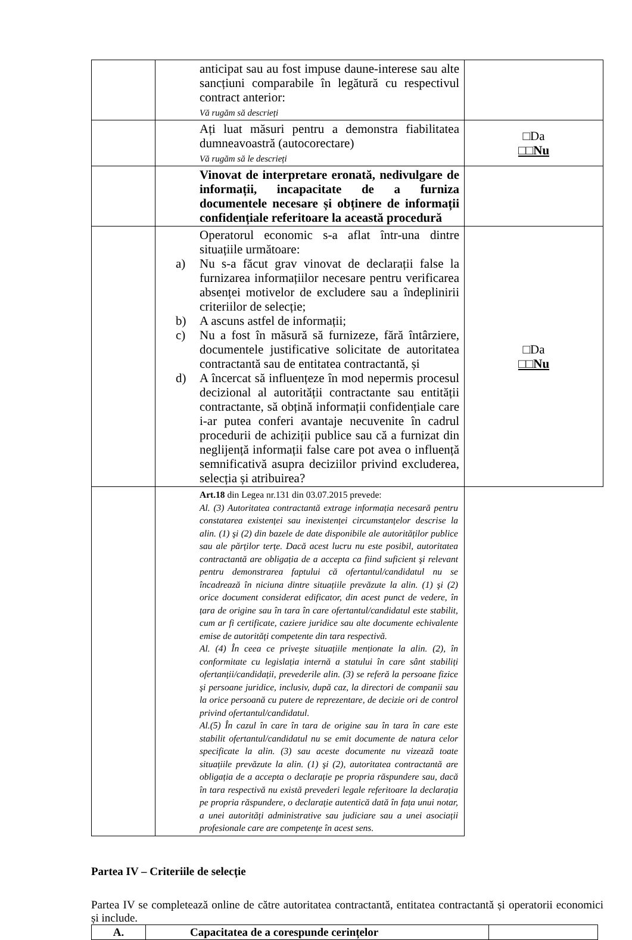| | anticipat sau au fost impuse daune-interese sau alte sancțiuni comparabile în legătură cu respectivul contract anterior: Vă rugăm să descrieți | |
| | Ați luat măsuri pentru a demonstra fiabilitatea dumneavoastră (autocorectare) Vă rugăm să le descrieți | □Da □□Nu |
| | Vinovat de interpretare eronată, nedivulgare de informații, incapacitate de a furniza documentele necesare și obținere de informații confidențiale referitoare la această procedură | |
| | Operatorul economic s-a aflat într-una dintre situațiile următoare: a) Nu s-a făcut grav vinovat de declarații false la furnizarea informațiilor necesare pentru verificarea absenței motivelor de excludere sau a îndeplinirii criteriilor de selecție; b) A ascuns astfel de informații; c) Nu a fost în măsură să furnizeze, fără întârziere, documentele justificative solicitate de autoritatea contractantă sau de entitatea contractantă, și d) A încercat să influențeze în mod nepermis procesul decizional al autorității contractante sau entității contractante, să obțină informații confidențiale care i-ar putea conferi avantaje necuvenite în cadrul procedurii de achiziții publice sau că a furnizat din neglijență informații false care pot avea o influență semnificativă asupra deciziilor privind excluderea, selecția și atribuirea? | □Da □□Nu |
| | Art.18 din Legea nr.131 din 03.07.2015 prevede: Al. (3) Autoritatea contractantă extrage informația necesară pentru constatarea existenței sau inexistenței circumstanțelor descrise la alin. (1) şi (2) din bazele de date disponibile ale autorităților publice sau ale părților terțe. Dacă acest lucru nu este posibil, autoritatea contractantă are obligația de a accepta ca fiind suficient şi relevant pentru demonstrarea faptului că ofertantul/candidatul nu se încadrează în niciuna dintre situațiile prevăzute la alin. (1) şi (2) orice document considerat edificator, din acest punct de vedere, în țara de origine sau în tara în care ofertantul/candidatul este stabilit, cum ar fi certificate, caziere juridice sau alte documente echivalente emise de autorități competente din tara respectivă. Al. (4) În ceea ce priveşte situațiile menționate la alin. (2), în conformitate cu legislația internă a statului în care sânt stabiliți ofertanții/candidații, prevederile alin. (3) se referă la persoane fizice şi persoane juridice, inclusiv, după caz, la directori de companii sau la orice persoană cu putere de reprezentare, de decizie ori de control privind ofertantul/candidatul. Al.(5) În cazul în care în tara de origine sau în tara în care este stabilit ofertantul/candidatul nu se emit documente de natura celor specificate la alin. (3) sau aceste documente nu vizează toate situațiile prevăzute la alin. (1) şi (2), autoritatea contractantă are obligația de a accepta o declarație pe propria răspundere sau, dacă în tara respectivă nu există prevederi legale referitoare la declarația pe propria răspundere, o declarație autentică dată în fața unui notar, a unei autorități administrative sau judiciare sau a unei asociații profesionale care are competențe în acest sens. | |
Partea IV – Criteriile de selecție
Partea IV se completează online de către autoritatea contractantă, entitatea contractantă și operatorii economici și include.
| A. | Capacitatea de a corespunde cerințelor | |